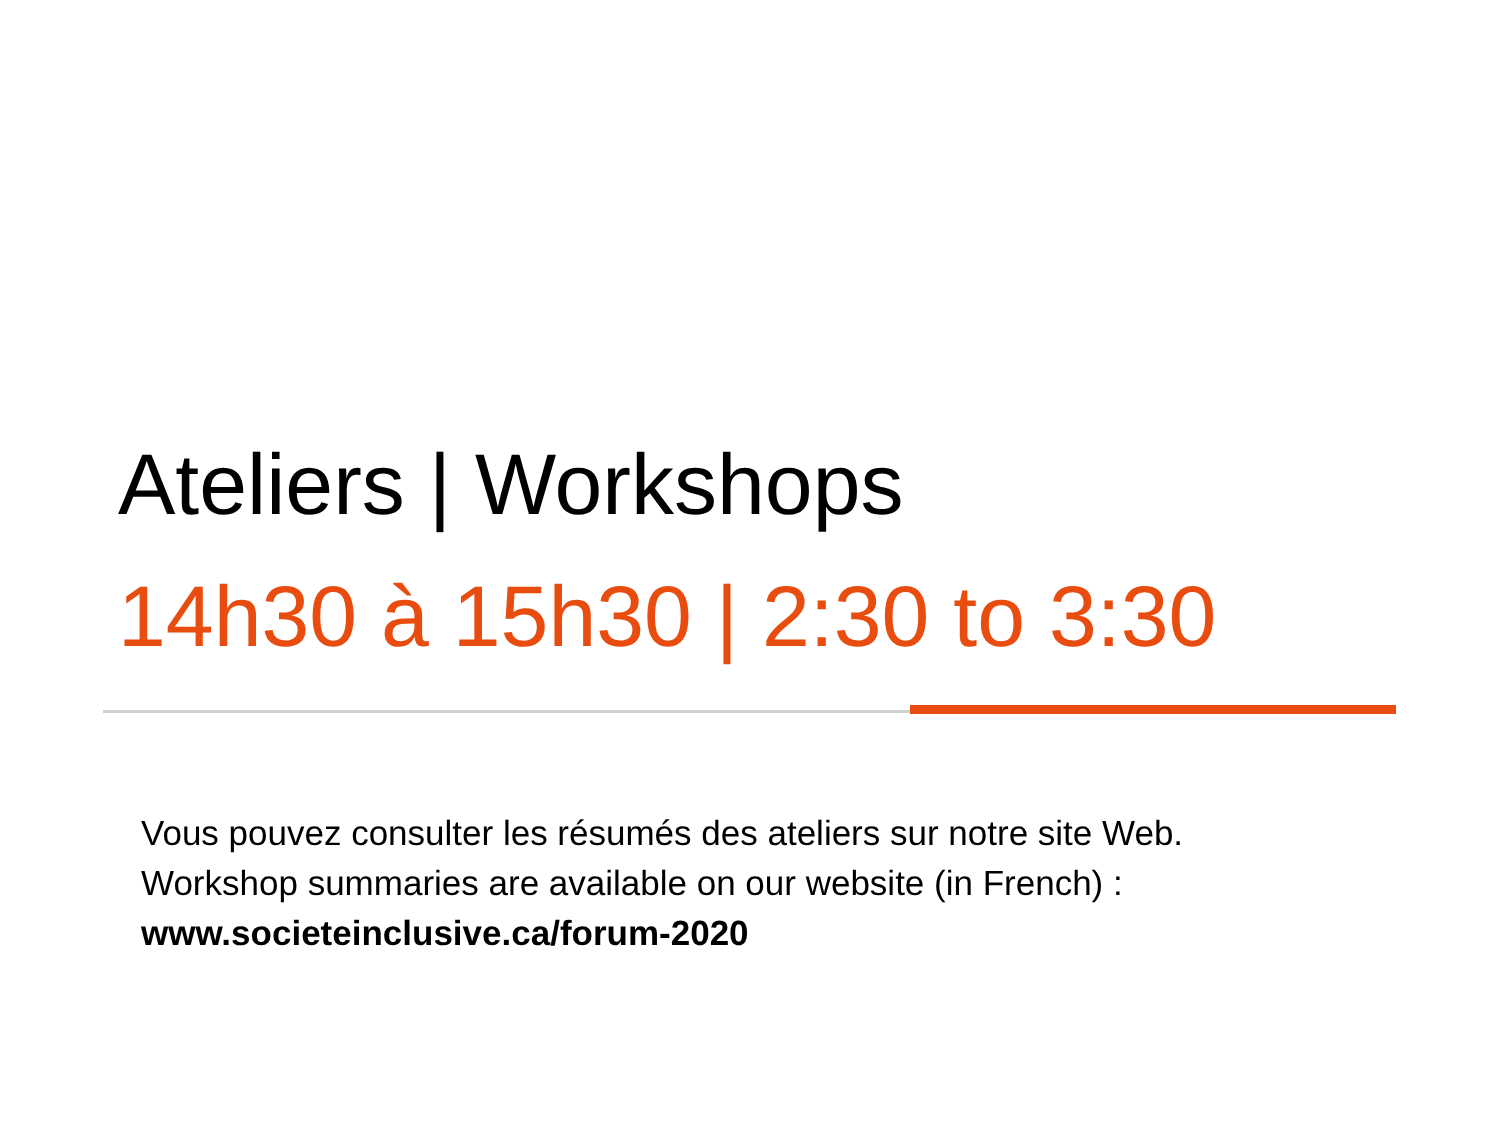Ateliers | Workshops
14h30 à 15h30 | 2:30 to 3:30
Vous pouvez consulter les résumés des ateliers sur notre site Web.
Workshop summaries are available on our website (in French) :
www.societeinclusive.ca/forum-2020